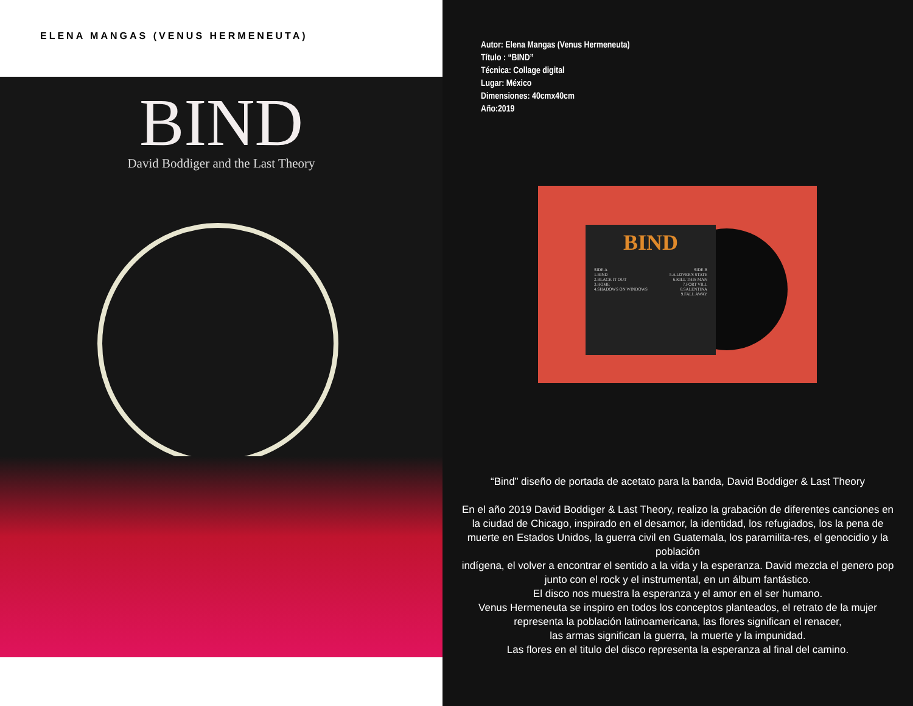ELENA MANGAS (VENUS HERMENEUTA)
BIND
David Boddiger and the Last Theory
Autor: Elena Mangas (Venus Hermeneuta)
Título : “BIND”
Técnica: Collage digital
Lugar: México
Dimensiones: 40cmx40cm
Año:2019
BIND
SIDE A
1.BIND
2.BLACK IT OUT
3.HOME
4.SHADOWS ON WINDOWS
SIDE B
5.A LOVER'S STATE
6.KILL THIS MAN
7.FORT VILL
8.SALENTINA
9.FALL AWAY
“Bind” diseño de portada de acetato para la banda, David Boddiger & Last Theory
En el año 2019 David Boddiger & Last Theory, realizo la grabación de diferentes canciones en la ciudad de Chicago, inspirado en el desamor, la identidad, los refugiados, los la pena de muerte en Estados Unidos, la guerra civil en Guatemala, los paramilita-res, el genocidio y la población
indígena, el volver a encontrar el sentido a la vida y la esperanza. David mezcla el genero pop junto con el rock y el instrumental, en un álbum fantástico.
El disco nos muestra la esperanza y el amor en el ser humano.
Venus Hermeneuta se inspiro en todos los conceptos planteados, el retrato de la mujer representa la población latinoamericana, las flores significan el renacer,
las armas significan la guerra, la muerte y la impunidad.
Las flores en el titulo del disco representa la esperanza al final del camino.